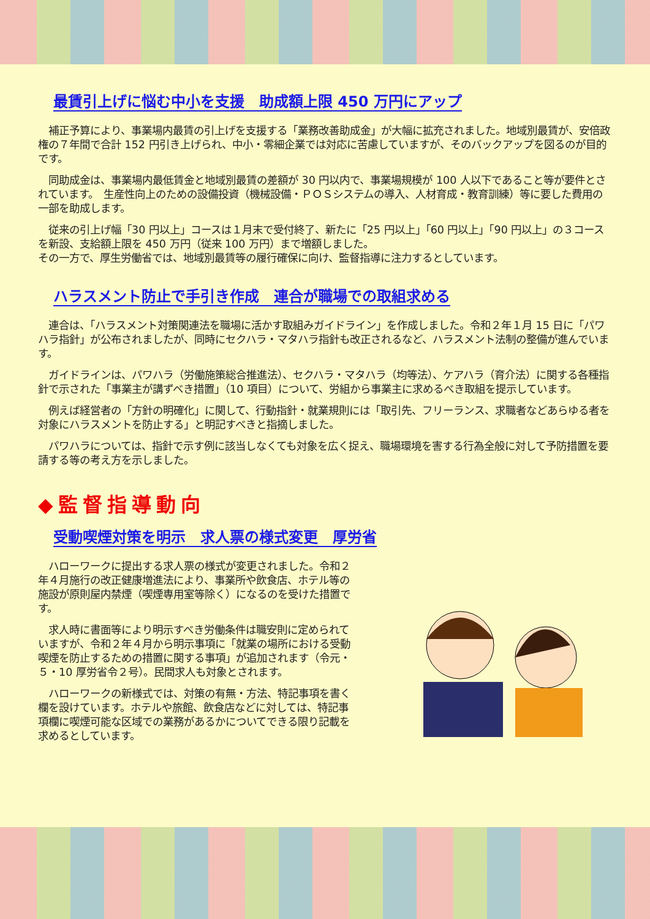最賃引上げに悩む中小を支援　助成額上限 450 万円にアップ
　補正予算により、事業場内最賃の引上げを支援する「業務改善助成金」が大幅に拡充されました。地域別最賃が、安倍政権の７年間で合計 152 円引き上げられ、中小・零細企業では対応に苦慮していますが、そのバックアップを図るのが目的です。
　同助成金は、事業場内最低賃金と地域別最賃の差額が 30 円以内で、事業場規模が 100 人以下であること等が要件とされています。　生産性向上のための設備投資（機械設備・ＰＯＳシステムの導入、人材育成・教育訓練）等に要した費用の一部を助成します。
　従来の引上げ幅「30 円以上」コースは１月末で受付終了、新たに「25 円以上」「60 円以上」「90 円以上」の３コースを新設、支給額上限を 450 万円（従来 100 万円）まで増額しました。
その一方で、厚生労働省では、地域別最賃等の履行確保に向け、監督指導に注力するとしています。
ハラスメント防止で手引き作成　連合が職場での取組求める
　連合は、「ハラスメント対策関連法を職場に活かす取組みガイドライン」を作成しました。令和２年１月 15 日に「パワハラ指針」が公布されましたが、同時にセクハラ・マタハラ指針も改正されるなど、ハラスメント法制の整備が進んでいます。
　ガイドラインは、パワハラ（労働施策総合推進法）、セクハラ・マタハラ（均等法）、ケアハラ（育介法）に関する各種指針で示された「事業主が講ずべき措置」（10 項目）について、労組から事業主に求めるべき取組を提示しています。
　例えば経営者の「方針の明確化」に関して、行動指針・就業規則には「取引先、フリーランス、求職者などあらゆる者を対象にハラスメントを防止する」と明記すべきと指摘しました。
　パワハラについては、指針で示す例に該当しなくても対象を広く捉え、職場環境を害する行為全般に対して予防措置を要請する等の考え方を示しました。
◆監督指導動向
受動喫煙対策を明示　求人票の様式変更　厚労省
　ハローワークに提出する求人票の様式が変更されました。令和２年４月施行の改正健康増進法により、事業所や飲食店、ホテル等の施設が原則屋内禁煙（喫煙専用室等除く）になるのを受けた措置です。
　求人時に書面等により明示すべき労働条件は職安則に定められていますが、令和２年４月から明示事項に「就業の場所における受動喫煙を防止するための措置に関する事項」が追加されます（令元・５・10 厚労省令２号）。民間求人も対象とされます。
　ハローワークの新様式では、対策の有無・方法、特記事項を書く欄を設けています。ホテルや旅館、飲食店などに対しては、特記事項欄に喫煙可能な区域での業務があるかについてできる限り記載を求めるとしています。